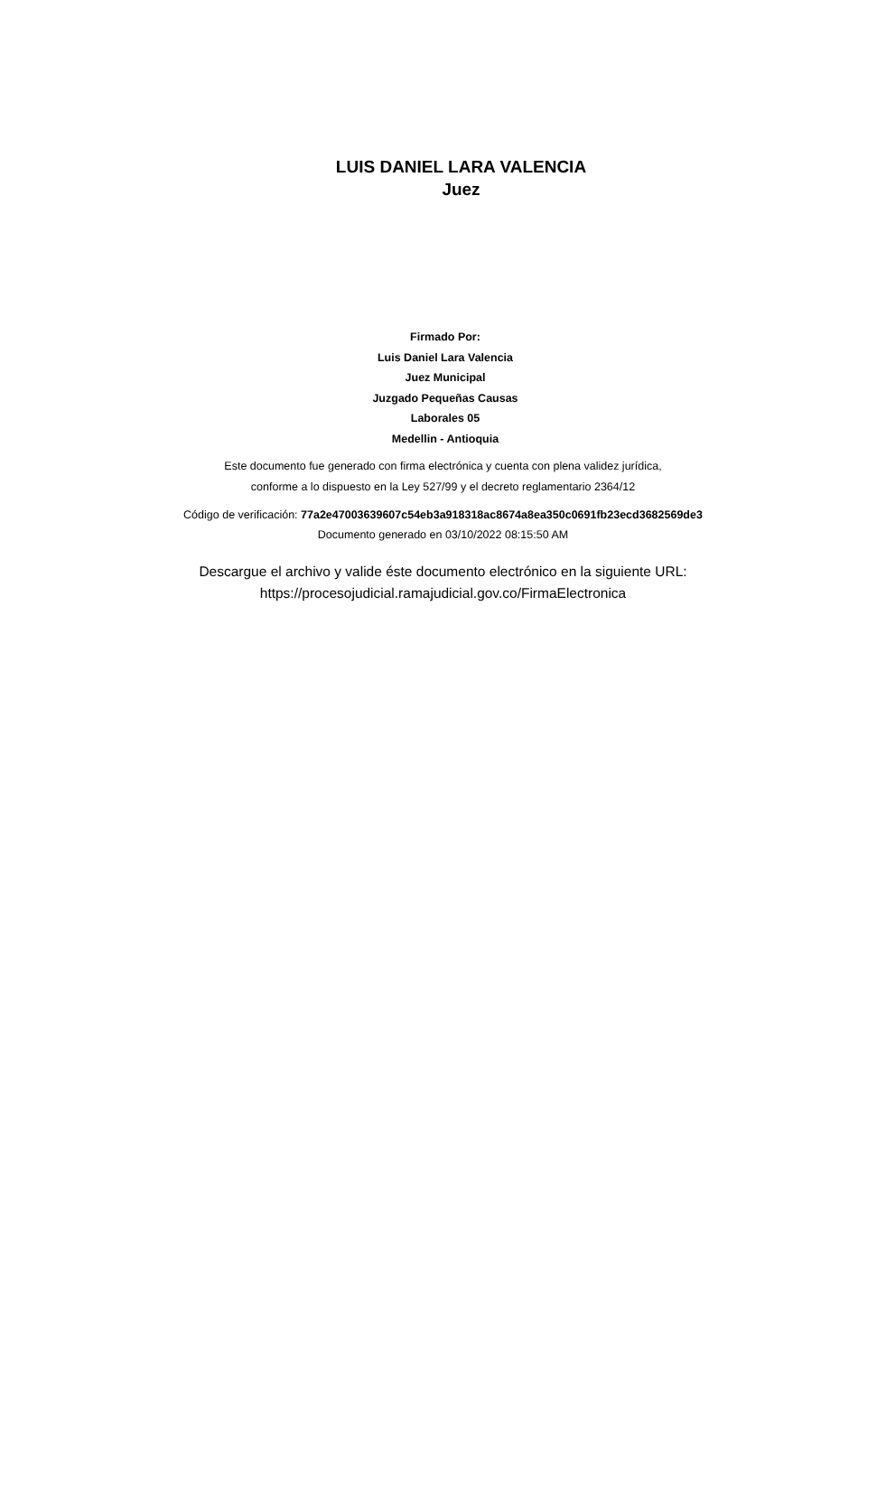LUIS DANIEL LARA VALENCIA
Juez
Firmado Por:
Luis Daniel Lara Valencia
Juez Municipal
Juzgado Pequeñas Causas
Laborales 05
Medellin - Antioquia
Este documento fue generado con firma electrónica y cuenta con plena validez jurídica,
conforme a lo dispuesto en la Ley 527/99 y el decreto reglamentario 2364/12
Código de verificación: 77a2e47003639607c54eb3a918318ac8674a8ea350c0691fb23ecd3682569de3
Documento generado en 03/10/2022 08:15:50 AM
Descargue el archivo y valide éste documento electrónico en la siguiente URL:
https://procesojudicial.ramajudicial.gov.co/FirmaElectronica